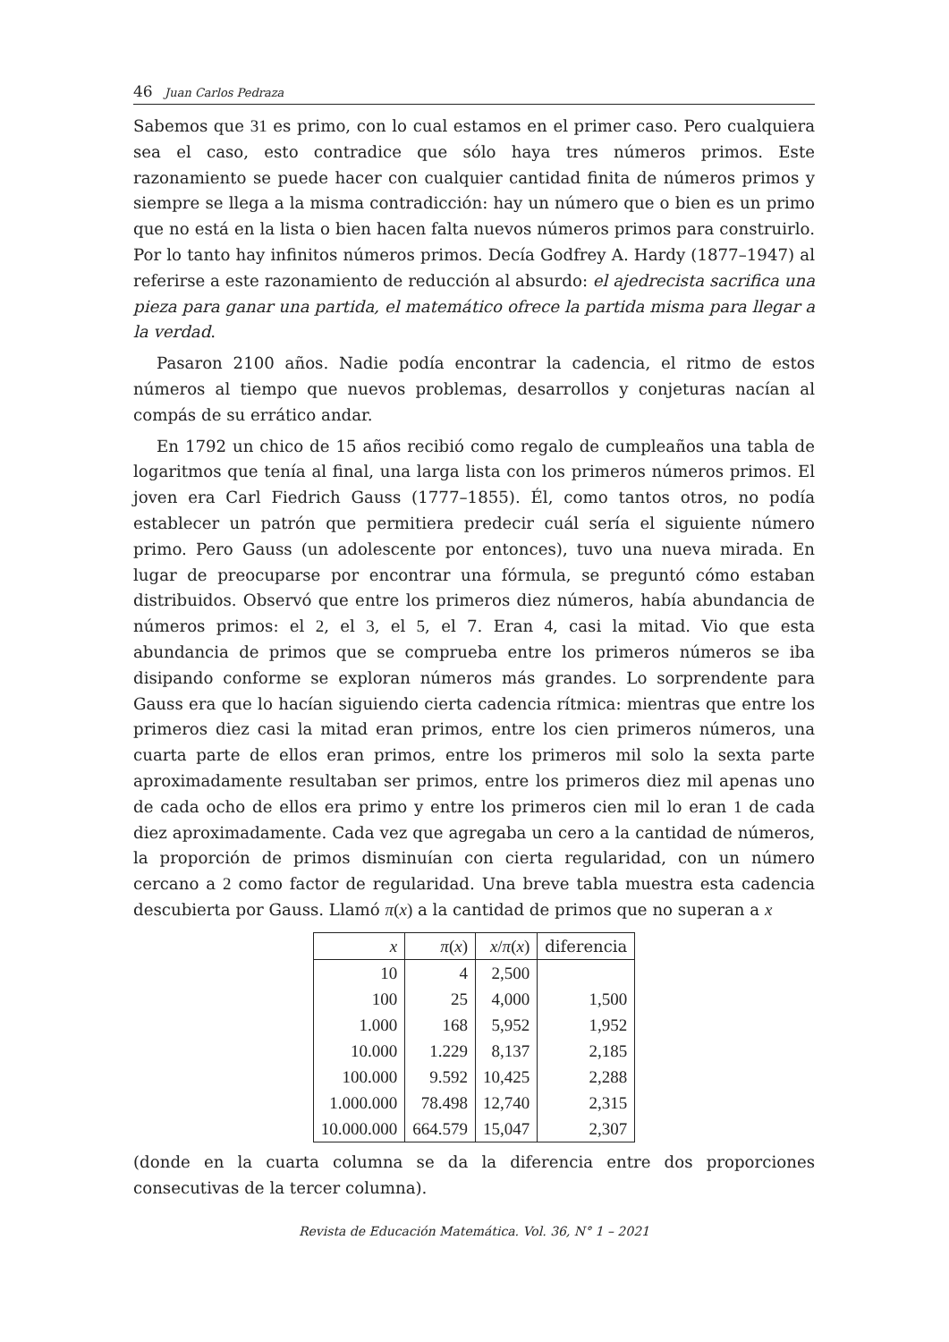46 Juan Carlos Pedraza
Sabemos que 31 es primo, con lo cual estamos en el primer caso. Pero cualquiera sea el caso, esto contradice que sólo haya tres números primos. Este razonamiento se puede hacer con cualquier cantidad finita de números primos y siempre se llega a la misma contradicción: hay un número que o bien es un primo que no está en la lista o bien hacen falta nuevos números primos para construirlo. Por lo tanto hay infinitos números primos. Decía Godfrey A. Hardy (1877–1947) al referirse a este razonamiento de reducción al absurdo: el ajedrecista sacrifica una pieza para ganar una partida, el matemático ofrece la partida misma para llegar a la verdad.
Pasaron 2100 años. Nadie podía encontrar la cadencia, el ritmo de estos números al tiempo que nuevos problemas, desarrollos y conjeturas nacían al compás de su errático andar.
En 1792 un chico de 15 años recibió como regalo de cumpleaños una tabla de logaritmos que tenía al final, una larga lista con los primeros números primos. El joven era Carl Fiedrich Gauss (1777–1855). Él, como tantos otros, no podía establecer un patrón que permitiera predecir cuál sería el siguiente número primo. Pero Gauss (un adolescente por entonces), tuvo una nueva mirada. En lugar de preocuparse por encontrar una fórmula, se preguntó cómo estaban distribuidos. Observó que entre los primeros diez números, había abundancia de números primos: el 2, el 3, el 5, el 7. Eran 4, casi la mitad. Vio que esta abundancia de primos que se comprueba entre los primeros números se iba disipando conforme se exploran números más grandes. Lo sorprendente para Gauss era que lo hacían siguiendo cierta cadencia rítmica: mientras que entre los primeros diez casi la mitad eran primos, entre los cien primeros números, una cuarta parte de ellos eran primos, entre los primeros mil solo la sexta parte aproximadamente resultaban ser primos, entre los primeros diez mil apenas uno de cada ocho de ellos era primo y entre los primeros cien mil lo eran 1 de cada diez aproximadamente. Cada vez que agregaba un cero a la cantidad de números, la proporción de primos disminuían con cierta regularidad, con un número cercano a 2 como factor de regularidad. Una breve tabla muestra esta cadencia descubierta por Gauss. Llamó π(x) a la cantidad de primos que no superan a x
| x | π ( x ) | x / π ( x ) | diferencia |
| --- | --- | --- | --- |
| 10 | 4 | 2,500 | |
| 100 | 25 | 4,000 | 1,500 |
| 1.000 | 168 | 5,952 | 1,952 |
| 10.000 | 1.229 | 8,137 | 2,185 |
| 100.000 | 9.592 | 10,425 | 2,288 |
| 1.000.000 | 78.498 | 12,740 | 2,315 |
| 10.000.000 | 664.579 | 15,047 | 2,307 |
(donde en la cuarta columna se da la diferencia entre dos proporciones consecutivas de la tercer columna).
Revista de Educación Matemática. Vol. 36, N° 1 – 2021